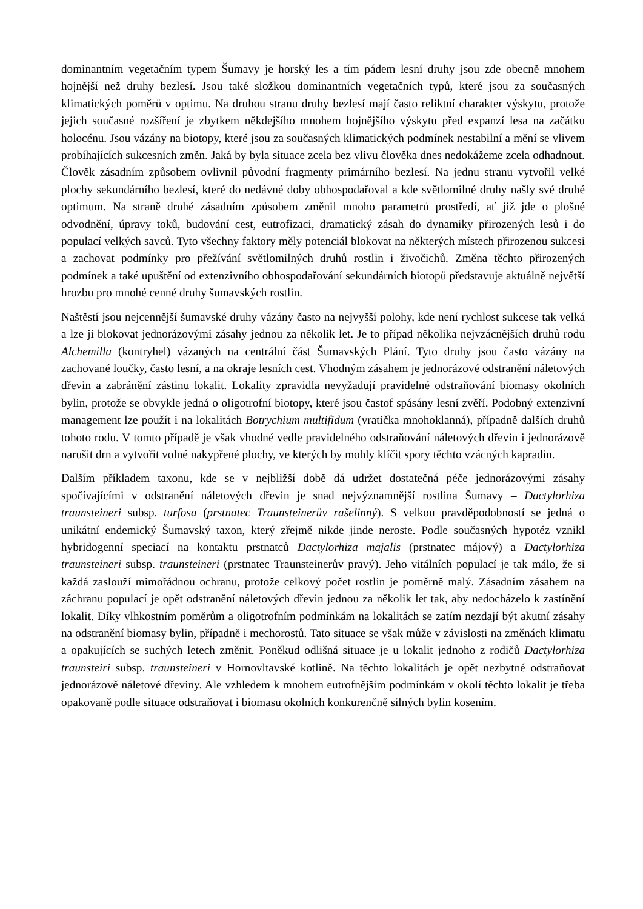dominantním vegetačním typem Šumavy je horský les a tím pádem lesní druhy jsou zde obecně mnohem hojnější než druhy bezlesí. Jsou také složkou dominantních vegetačních typů, které jsou za současných klimatických poměrů v optimu. Na druhou stranu druhy bezlesí mají často reliktní charakter výskytu, protože jejich současné rozšíření je zbytkem někdejšího mnohem hojnějšího výskytu před expanzí lesa na začátku holocénu. Jsou vázány na biotopy, které jsou za současných klimatických podmínek nestabilní a mění se vlivem probíhajících sukcesních změn. Jaká by byla situace zcela bez vlivu člověka dnes nedokážeme zcela odhadnout. Člověk zásadním způsobem ovlivnil původní fragmenty primárního bezlesí. Na jednu stranu vytvořil velké plochy sekundárního bezlesí, které do nedávné doby obhospodařoval a kde světlomilné druhy našly své druhé optimum. Na straně druhé zásadním způsobem změnil mnoho parametrů prostředí, ať již jde o plošné odvodnění, úpravy toků, budování cest, eutrofizaci, dramatický zásah do dynamiky přirozených lesů i do populací velkých savců. Tyto všechny faktory měly potenciál blokovat na některých místech přirozenou sukcesi a zachovat podmínky pro přežívání světlomilných druhů rostlin i živočichů. Změna těchto přirozených podmínek a také upuštění od extenzivního obhospodařování sekundárních biotopů představuje aktuálně největší hrozbu pro mnohé cenné druhy šumavských rostlin.
Naštěstí jsou nejcennější šumavské druhy vázány často na nejvyšší polohy, kde není rychlost sukcese tak velká a lze ji blokovat jednorázovými zásahy jednou za několik let. Je to případ několika nejvzácnějších druhů rodu Alchemilla (kontryhel) vázaných na centrální část Šumavských Plání. Tyto druhy jsou často vázány na zachované loučky, často lesní, a na okraje lesních cest. Vhodným zásahem je jednorázové odstranění náletových dřevin a zabránění zástinu lokalit. Lokality zpravidla nevyžadují pravidelné odstraňování biomasy okolních bylin, protože se obvykle jedná o oligotrofní biotopy, které jsou častof spásány lesní zvěří. Podobný extenzivní management lze použít i na lokalitách Botrychium multifidum (vratička mnohoklanná), případně dalších druhů tohoto rodu. V tomto případě je však vhodné vedle pravidelného odstraňování náletových dřevin i jednorázově narušit drn a vytvořit volné nakypřené plochy, ve kterých by mohly klíčit spory těchto vzácných kapradin.
Dalším příkladem taxonu, kde se v nejbližší době dá udržet dostatečná péče jednorázovými zásahy spočívajícími v odstranění náletových dřevin je snad nejvýznamnější rostlina Šumavy – Dactylorhiza traunsteineri subsp. turfosa (prstnatec Traunsteinerův rašelinný). S velkou pravděpodobností se jedná o unikátní endemický Šumavský taxon, který zřejmě nikde jinde neroste. Podle současných hypotéz vznikl hybridogenní speciací na kontaktu prstnatců Dactylorhiza majalis (prstnatec májový) a Dactylorhiza traunsteineri subsp. traunsteineri (prstnatec Traunsteinerův pravý). Jeho vitálních populací je tak málo, že si každá zaslouží mimořádnou ochranu, protože celkový počet rostlin je poměrně malý. Zásadním zásahem na záchranu populací je opět odstranění náletových dřevin jednou za několik let tak, aby nedocházelo k zastínění lokalit. Díky vlhkostním poměrům a oligotrofním podmínkám na lokalitách se zatím nezdají být akutní zásahy na odstranění biomasy bylin, případně i mechorostů. Tato situace se však může v závislosti na změnách klimatu a opakujících se suchých letech změnit. Poněkud odlišná situace je u lokalit jednoho z rodičů Dactylorhiza traunsteiri subsp. traunsteineri v Hornovltavské kotlině. Na těchto lokalitách je opět nezbytné odstraňovat jednorázově náletové dřeviny. Ale vzhledem k mnohem eutrofnějším podmínkám v okolí těchto lokalit je třeba opakovaně podle situace odstraňovat i biomasu okolních konkurenčně silných bylin kosením.